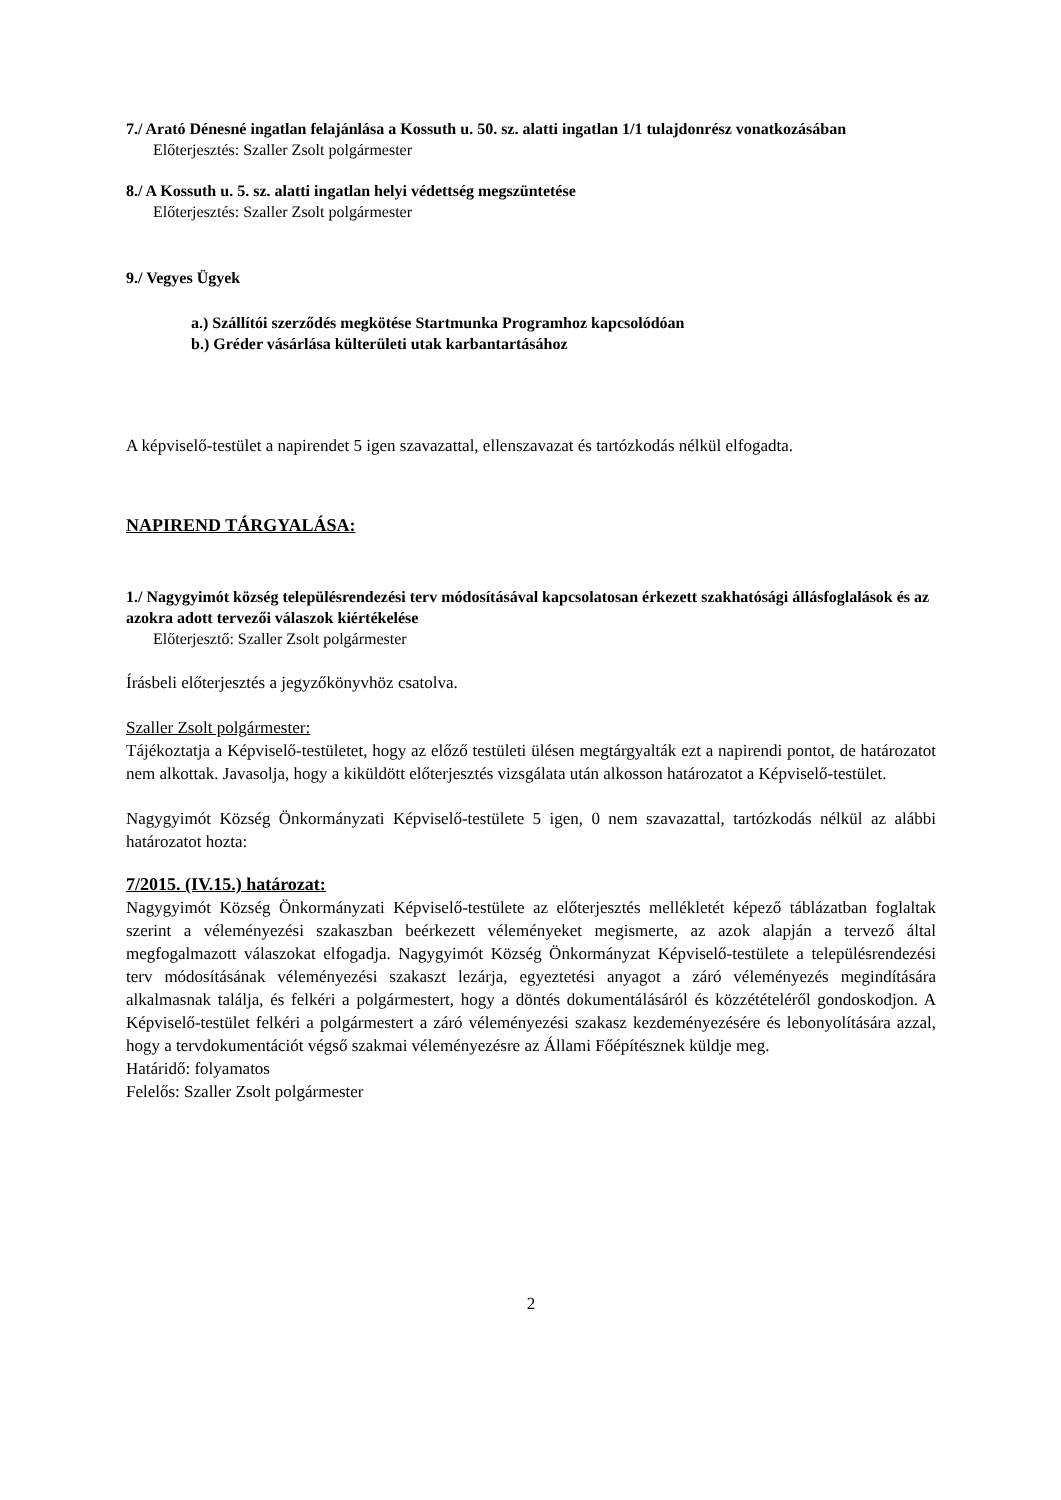7./ Arató Dénesné ingatlan felajánlása a Kossuth u. 50. sz. alatti ingatlan 1/1 tulajdonrész vonatkozásában
Előterjesztés: Szaller Zsolt polgármester
8./ A Kossuth u. 5. sz. alatti ingatlan helyi védettség megszüntetése
Előterjesztés: Szaller Zsolt polgármester
9./ Vegyes Ügyek
a.) Szállítói szerződés megkötése Startmunka Programhoz kapcsolódóan
b.) Gréder vásárlása külterületi utak karbantartásához
A képviselő-testület a napirendet 5 igen szavazattal, ellenszavazat és tartózkodás nélkül elfogadta.
NAPIREND TÁRGYALÁSA:
1./ Nagygyimót község településrendezési terv módosításával kapcsolatosan érkezett szakhatósági állásfoglalások és az azokra adott tervezői válaszok kiértékelése
Előterjesztő: Szaller Zsolt polgármester
Írásbeli előterjesztés a jegyzőkönyvhöz csatolva.
Szaller Zsolt polgármester:
Tájékoztatja a Képviselő-testületet, hogy az előző testületi ülésen megtárgyalták ezt a napirendi pontot, de határozatot nem alkottak. Javasolja, hogy a kiküldött előterjesztés vizsgálata után alkosson határozatot a Képviselő-testület.
Nagygyimót Község Önkormányzati Képviselő-testülete 5 igen, 0 nem szavazattal, tartózkodás nélkül az alábbi határozatot hozta:
7/2015. (IV.15.) határozat:
Nagygyimót Község Önkormányzati Képviselő-testülete az előterjesztés mellékletét képező táblázatban foglaltak szerint a véleményezési szakaszban beérkezett véleményeket megismerte, az azok alapján a tervező által megfogalmazott válaszokat elfogadja. Nagygyimót Község Önkormányzat Képviselő-testülete a településrendezési terv módosításának véleményezési szakaszt lezárja, egyeztetési anyagot a záró véleményezés megindítására alkalmasnak találja, és felkéri a polgármestert, hogy a döntés dokumentálásáról és közzétételéről gondoskodjon. A Képviselő-testület felkéri a polgármestert a záró véleményezési szakasz kezdeményezésére és lebonyolítására azzal, hogy a tervdokumentációt végső szakmai véleményezésre az Állami Főépítésznek küldje meg.
Határidő: folyamatos
Felelős: Szaller Zsolt polgármester
2